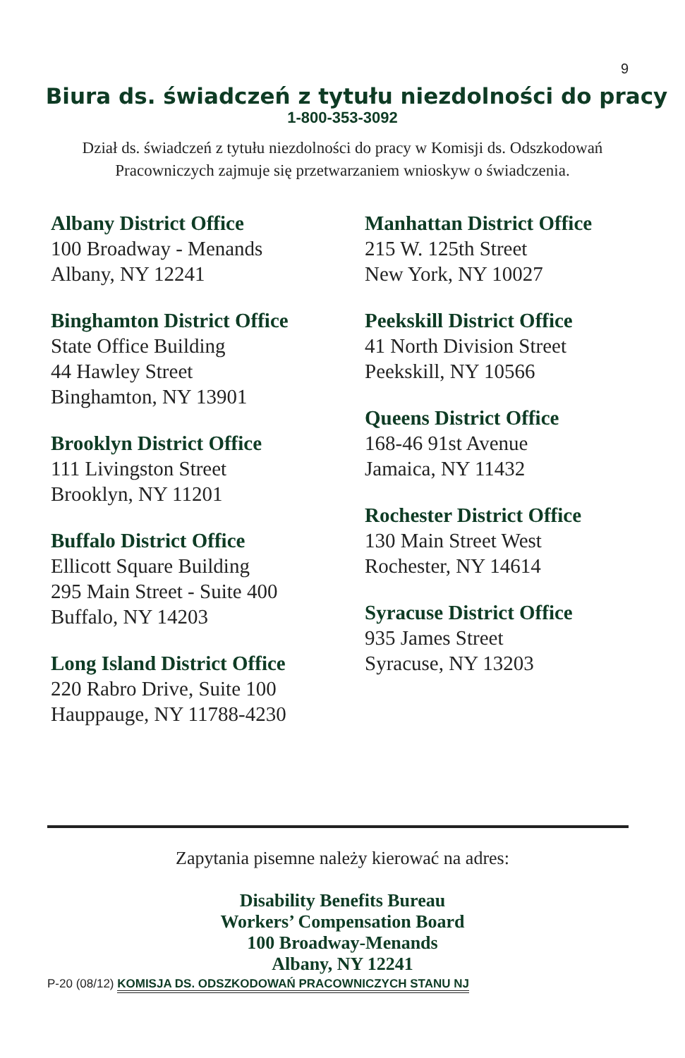9
Biura ds. świadczeń z tytułu niezdolności do pracy
1-800-353-3092
Dział ds. świadczeń z tytułu niezdolności do pracy w Komisji ds. Odszkodowań Pracowniczych zajmuje się przetwarzaniem wnioskyw o świadczenia.
Albany District Office
100 Broadway - Menands
Albany, NY 12241
Binghamton District Office
State Office Building
44 Hawley Street
Binghamton, NY 13901
Brooklyn District Office
111 Livingston Street
Brooklyn, NY 11201
Buffalo District Office
Ellicott Square Building
295 Main Street - Suite 400
Buffalo, NY 14203
Long Island District Office
220 Rabro Drive, Suite 100
Hauppauge, NY 11788-4230
Manhattan District Office
215 W. 125th Street
New York, NY 10027
Peekskill District Office
41 North Division Street
Peekskill, NY 10566
Queens District Office
168-46 91st Avenue
Jamaica, NY 11432
Rochester District Office
130 Main Street West
Rochester, NY 14614
Syracuse District Office
935 James Street
Syracuse, NY 13203
Zapytania pisemne należy kierować na adres:
Disability Benefits Bureau
Workers’ Compensation Board
100 Broadway-Menands
Albany, NY 12241
P-20 (08/12) KOMISJA DS. ODSZKODOWAŃ PRACOWNICZYCH STANU NJ